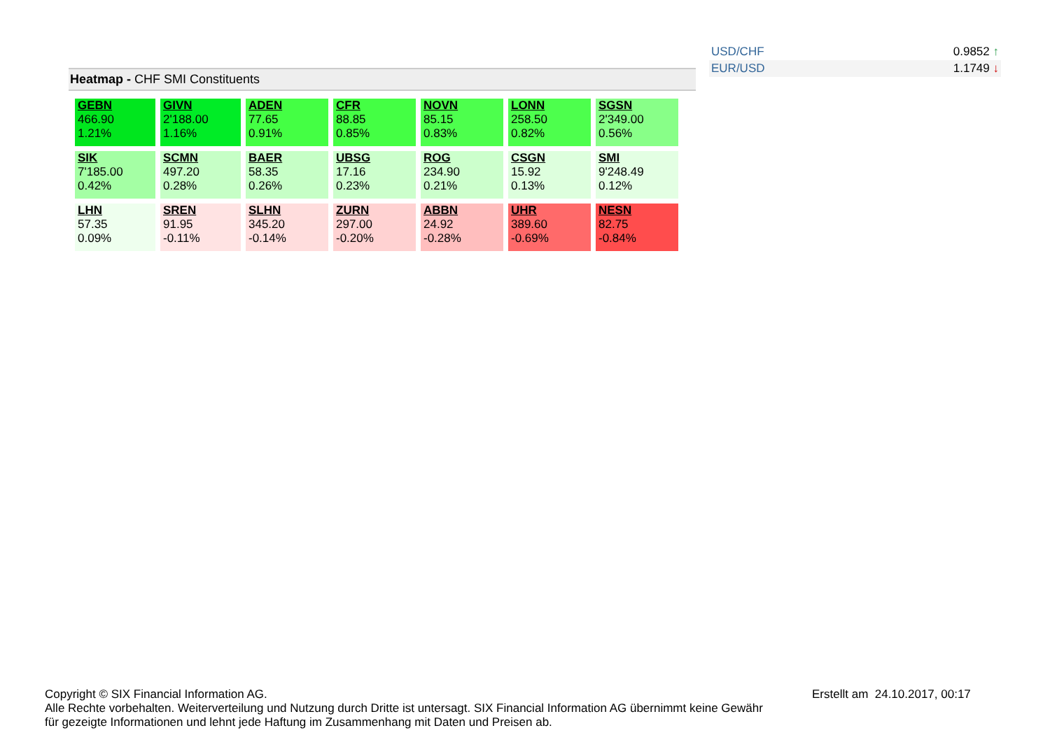| USD/CHF | 0.9852 ↑ |
| EUR/USD | 1.1749 ↓ |
Heatmap - CHF SMI Constituents
| GEBN 466.90 1.21% | GIVN 2'188.00 1.16% | ADEN 77.65 0.91% | CFR 88.85 0.85% | NOVN 85.15 0.83% | LONN 258.50 0.82% | SGSN 2'349.00 0.56% |
| SIK 7'185.00 0.42% | SCMN 497.20 0.28% | BAER 58.35 0.26% | UBSG 17.16 0.23% | ROG 234.90 0.21% | CSGN 15.92 0.13% | SMI 9'248.49 0.12% |
| LHN 57.35 0.09% | SREN 91.95 -0.11% | SLHN 345.20 -0.14% | ZURN 297.00 -0.20% | ABBN 24.92 -0.28% | UHR 389.60 -0.69% | NESN 82.75 -0.84% |
Copyright © SIX Financial Information AG.
Alle Rechte vorbehalten. Weiterverteilung und Nutzung durch Dritte ist untersagt. SIX Financial Information AG übernimmt keine Gewähr für gezeigte Informationen und lehnt jede Haftung im Zusammenhang mit Daten und Preisen ab.
Erstellt am 24.10.2017, 00:17